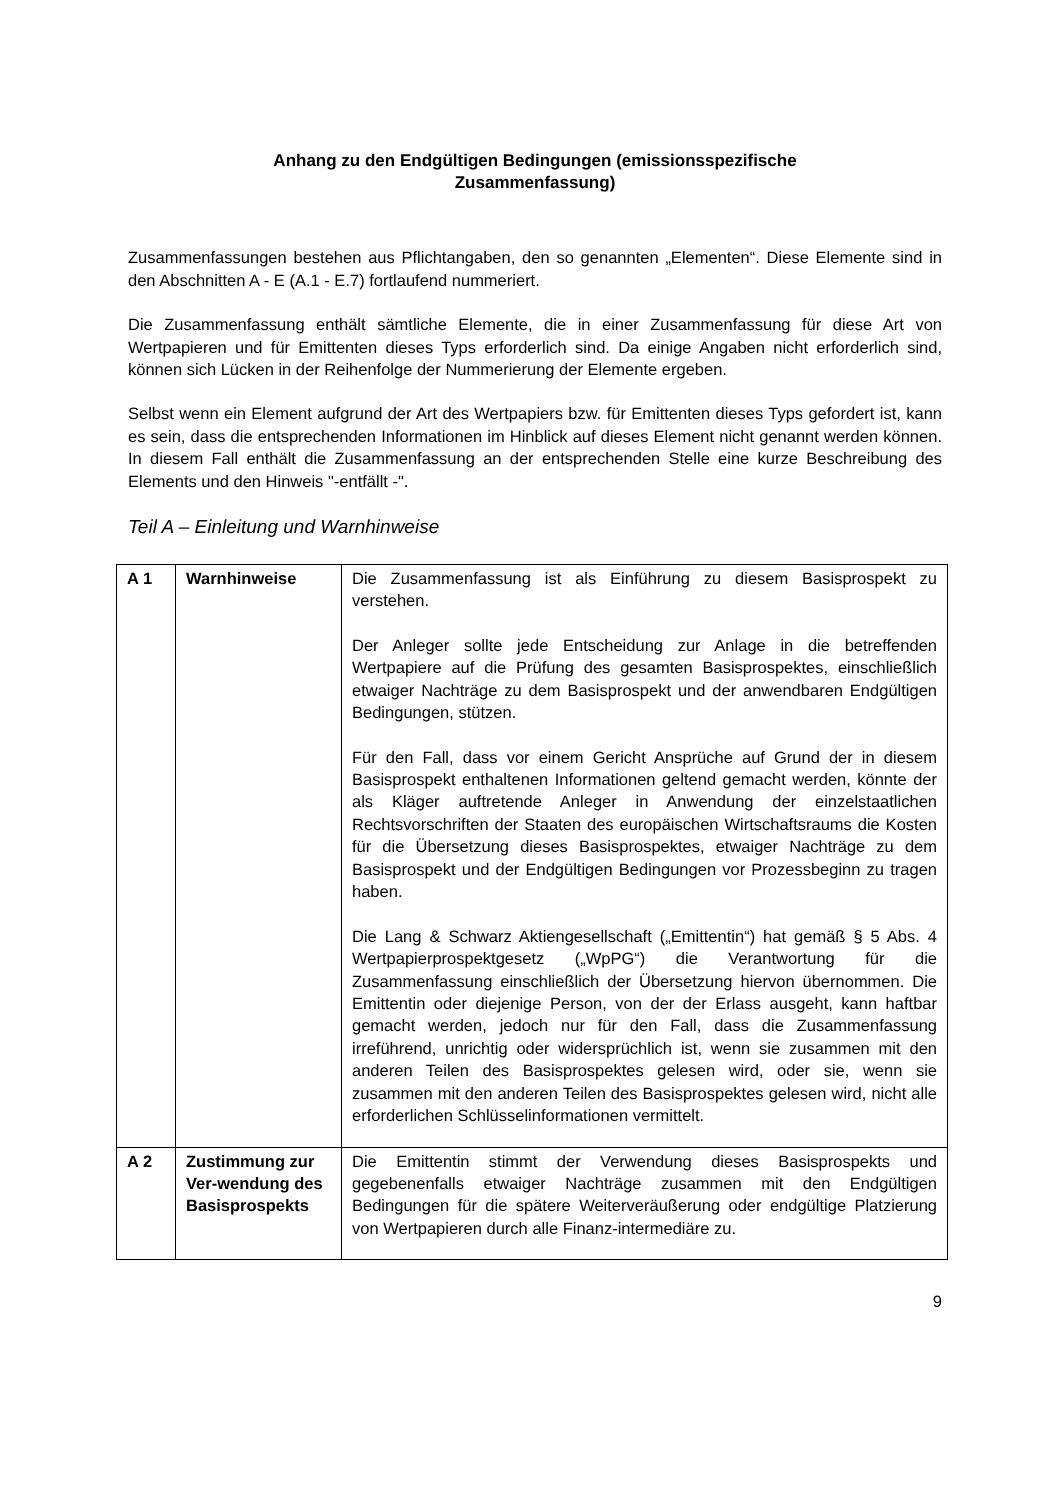Anhang zu den Endgültigen Bedingungen (emissionsspezifische
Zusammenfassung)
Zusammenfassungen bestehen aus Pflichtangaben, den so genannten „Elementen“. Diese Elemente sind in den Abschnitten A - E (A.1 - E.7) fortlaufend nummeriert.
Die Zusammenfassung enthält sämtliche Elemente, die in einer Zusammenfassung für diese Art von Wertpapieren und für Emittenten dieses Typs erforderlich sind. Da einige Angaben nicht erforderlich sind, können sich Lücken in der Reihenfolge der Nummerierung der Elemente ergeben.
Selbst wenn ein Element aufgrund der Art des Wertpapiers bzw. für Emittenten dieses Typs gefordert ist, kann es sein, dass die entsprechenden Informationen im Hinblick auf dieses Element nicht genannt werden können. In diesem Fall enthält die Zusammenfassung an der entsprechenden Stelle eine kurze Beschreibung des Elements und den Hinweis "-entfällt -".
Teil A – Einleitung und Warnhinweise
| A 1 | Warnhinweise | Die Zusammenfassung ist als Einführung zu diesem Basisprospekt zu verstehen. Der Anleger sollte jede Entscheidung zur Anlage in die betreffenden Wertpapiere auf die Prüfung des gesamten Basisprospektes, einschließlich etwaiger Nachträge zu dem Basisprospekt und der anwendbaren Endgültigen Bedingungen, stützen. Für den Fall, dass vor einem Gericht Ansprüche auf Grund der in diesem Basisprospekt enthaltenen Informationen geltend gemacht werden, könnte der als Kläger auftretende Anleger in Anwendung der einzelstaatlichen Rechtsvorschriften der Staaten des europäischen Wirtschaftsraums die Kosten für die Übersetzung dieses Basisprospektes, etwaiger Nachträge zu dem Basisprospekt und der Endgültigen Bedingungen vor Prozessbeginn zu tragen haben. Die Lang & Schwarz Aktiengesellschaft („Emittentin“) hat gemäß § 5 Abs. 4 Wertpapierprospektgesetz („WpPG“) die Verantwortung für die Zusammenfassung einschließlich der Übersetzung hiervon übernommen. Die Emittentin oder diejenige Person, von der der Erlass ausgeht, kann haftbar gemacht werden, jedoch nur für den Fall, dass die Zusammenfassung irreführend, unrichtig oder widersprüchlich ist, wenn sie zusammen mit den anderen Teilen des Basisprospektes gelesen wird, oder sie, wenn sie zusammen mit den anderen Teilen des Basisprospektes gelesen wird, nicht alle erforderlichen Schlüsselinformationen vermittelt. |
| A 2 | Zustimmung zur Ver-wendung des Basisprospekts | Die Emittentin stimmt der Verwendung dieses Basisprospekts und gegebenenfalls etwaiger Nachträge zusammen mit den Endgültigen Bedingungen für die spätere Weiterveräußerung oder endgültige Platzierung von Wertpapieren durch alle Finanz-intermediäre zu. |
9